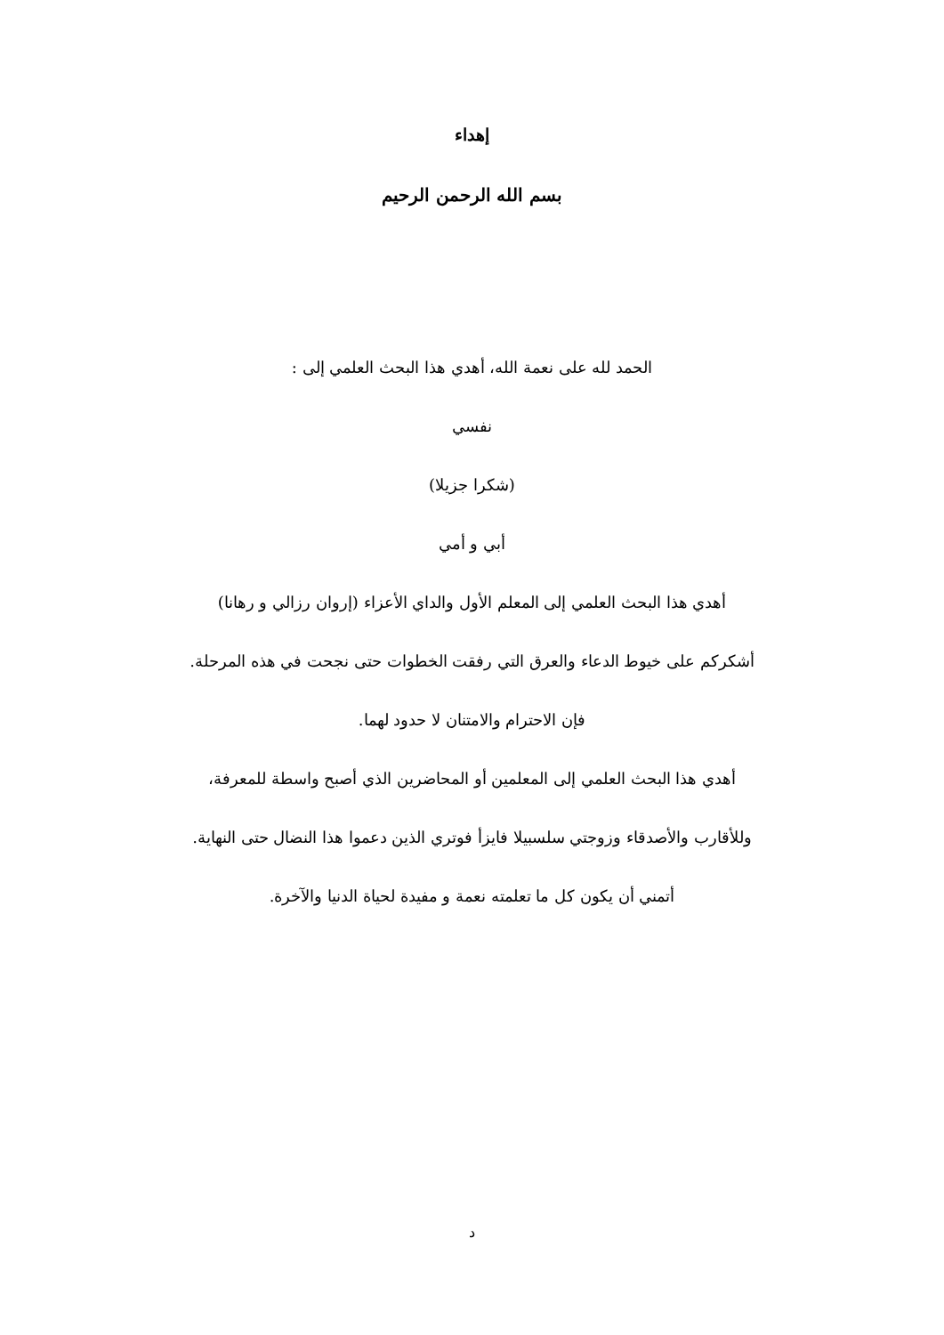إهداء
بسم الله الرحمن الرحيم
الحمد لله على نعمة الله، أهدي هذا البحث العلمي إلى :
نفسي
(شكرا جزيلا)
أبي و أمي
أهدي هذا البحث العلمي إلى المعلم الأول والداي الأعزاء (إروان رزالي و رهانا)
أشكركم على خيوط الدعاء والعرق التي رفقت الخطوات حتى نجحت في هذه المرحلة.
فإن الاحترام والامتنان لا حدود لهما.
أهدي هذا البحث العلمي إلى المعلمين أو المحاضرين الذي أصبح واسطة للمعرفة،
وللأقارب والأصدقاء وزوجتي سلسبيلا فايزأ فوتري الذين دعموا هذا النضال حتى النهاية.
أتمني أن يكون كل ما تعلمته نعمة و مفيدة لحياة الدنيا والآخرة.
د